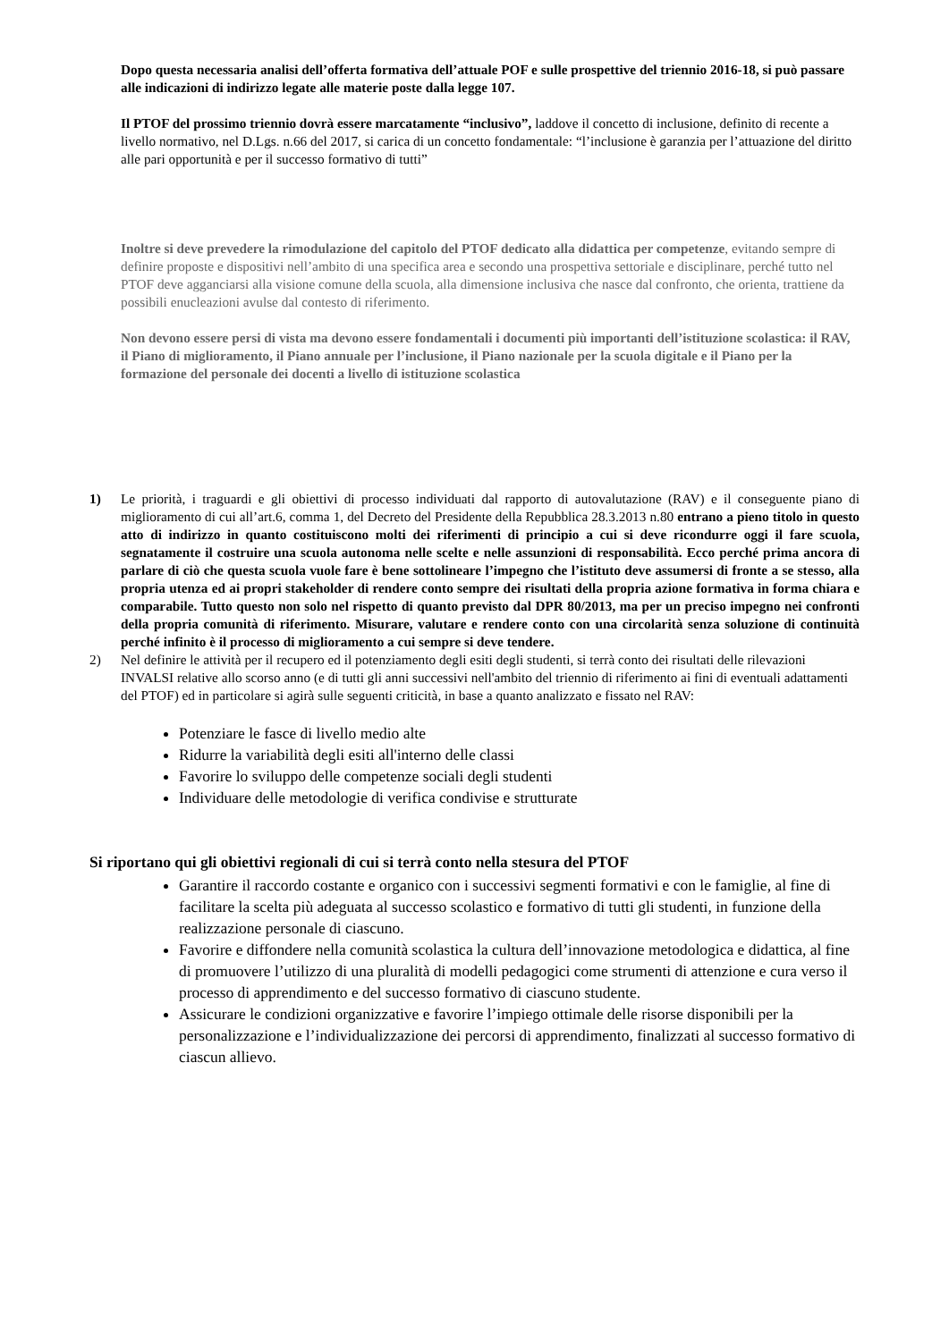Dopo questa necessaria analisi dell’offerta formativa dell’attuale POF e sulle prospettive del triennio 2016-18, si può passare alle indicazioni di indirizzo legate alle materie poste dalla legge 107.
Il PTOF del prossimo triennio dovrà essere marcatamente “inclusivo”, laddove il concetto di inclusione, definito di recente a livello normativo, nel D.Lgs. n.66 del 2017, si carica di un concetto fondamentale: “l’inclusione è garanzia per l’attuazione del diritto alle pari opportunità e per il successo formativo di tutti”
Inoltre si deve prevedere la rimodulazione del capitolo del PTOF dedicato alla didattica per competenze, evitando sempre di definire proposte e dispositivi nell’ambito di una specifica area e secondo una prospettiva settoriale e disciplinare, perché tutto nel PTOF deve agganciarsi alla visione comune della scuola, alla dimensione inclusiva che nasce dal confronto, che orienta, trattiene da possibili enucleazioni avulse dal contesto di riferimento.
Non devono essere persi di vista ma devono essere fondamentali i documenti più importanti dell’istituzione scolastica: il RAV, il Piano di miglioramento, il Piano annuale per l’inclusione, il Piano nazionale per la scuola digitale e il Piano per la formazione del personale dei docenti a livello di istituzione scolastica
1) Le priorità, i traguardi e gli obiettivi di processo individuati dal rapporto di autovalutazione (RAV) e il conseguente piano di miglioramento di cui all’art.6, comma 1, del Decreto del Presidente della Repubblica 28.3.2013 n.80 entrano a pieno titolo in questo atto di indirizzo in quanto costituiscono molti dei riferimenti di principio a cui si deve ricondurre oggi il fare scuola, segnatamente il costruire una scuola autonoma nelle scelte e nelle assunzioni di responsabilità. Ecco perché prima ancora di parlare di ciò che questa scuola vuole fare è bene sottolineare l’impegno che l’istituto deve assumersi di fronte a se stesso, alla propria utenza ed ai propri stakeholder di rendere conto sempre dei risultati della propria azione formativa in forma chiara e comparabile. Tutto questo non solo nel rispetto di quanto previsto dal DPR 80/2013, ma per un preciso impegno nei confronti della propria comunità di riferimento. Misurare, valutare e rendere conto con una circolarità senza soluzione di continuità perché infinito è il processo di miglioramento a cui sempre si deve tendere.
2) Nel definire le attività per il recupero ed il potenziamento degli esiti degli studenti, si terrà conto dei risultati delle rilevazioni INVALSI relative allo scorso anno (e di tutti gli anni successivi nell'ambito del triennio di riferimento ai fini di eventuali adattamenti del PTOF) ed in particolare si agirà sulle seguenti criticità, in base a quanto analizzato e fissato nel RAV:
Potenziare le fasce di livello medio alte
Ridurre la variabilità degli esiti all'interno delle classi
Favorire lo sviluppo delle competenze sociali degli studenti
Individuare delle metodologie di verifica condivise e strutturate
Si riportano qui gli obiettivi regionali di cui si terrà conto nella stesura del PTOF
Garantire il raccordo costante e organico con i successivi segmenti formativi e con le famiglie, al fine di facilitare la scelta più adeguata al successo scolastico e formativo di tutti gli studenti, in funzione della realizzazione personale di ciascuno.
Favorire e diffondere nella comunità scolastica la cultura dell’innovazione metodologica e didattica, al fine di promuovere l’utilizzo di una pluralità di modelli pedagogici come strumenti di attenzione e cura verso il processo di apprendimento e del successo formativo di ciascuno studente.
Assicurare le condizioni organizzative e favorire l’impiego ottimale delle risorse disponibili per la personalizzazione e l’individualizzazione dei percorsi di apprendimento, finalizzati al successo formativo di ciascun allievo.